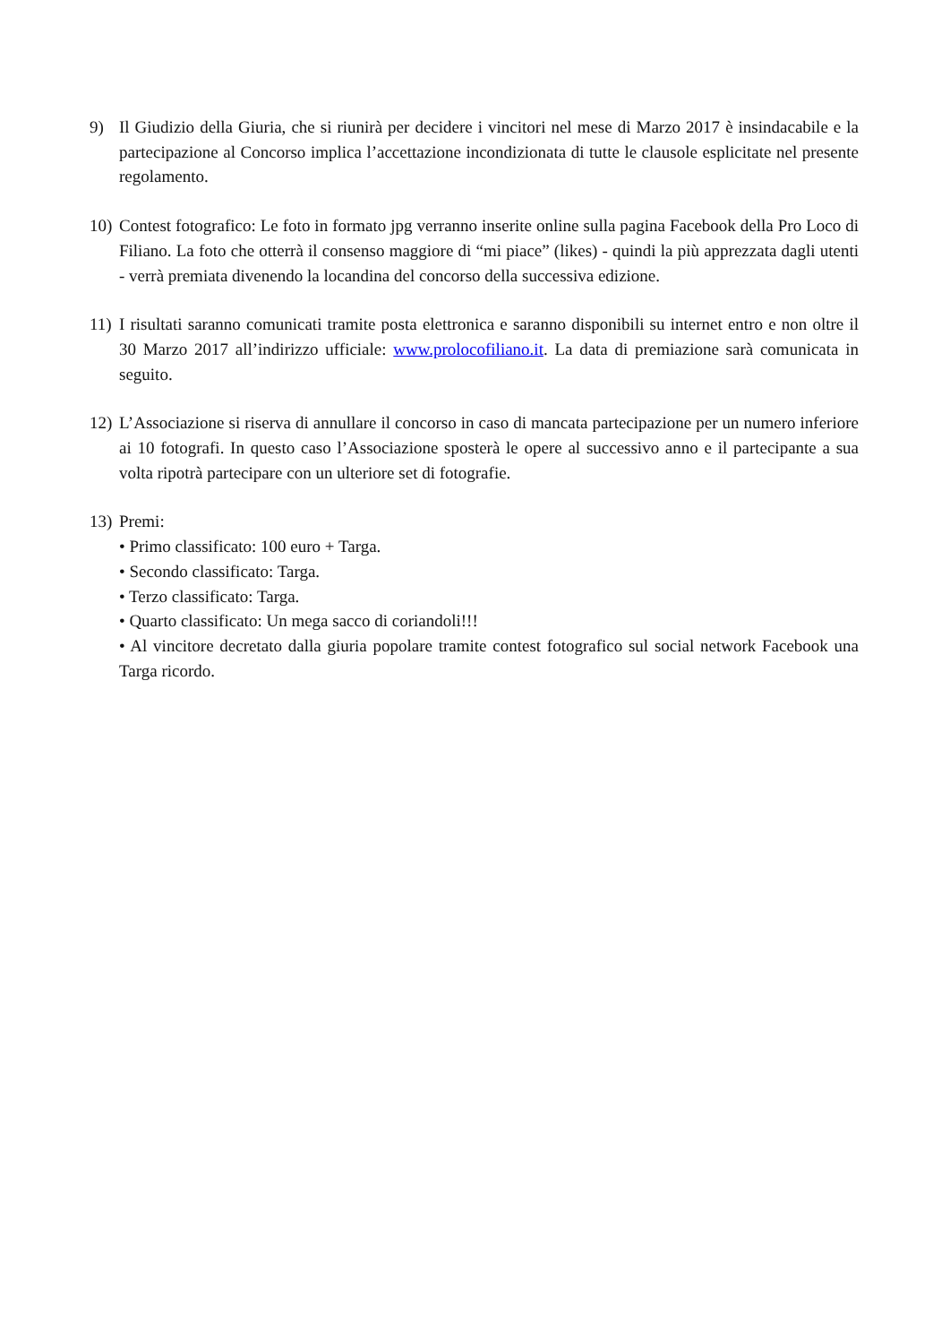9) Il Giudizio della Giuria, che si riunirà per decidere i vincitori nel mese di Marzo 2017 è insindacabile e la partecipazione al Concorso implica l’accettazione incondizionata di tutte le clausole esplicitate nel presente regolamento.
10)
Contest fotografico: Le foto in formato jpg verranno inserite online sulla pagina Facebook della Pro Loco di Filiano. La foto che otterrà il consenso maggiore di “mi piace” (likes) - quindi la più apprezzata dagli utenti - verrà premiata divenendo la locandina del concorso della successiva edizione.
11)
I risultati saranno comunicati tramite posta elettronica e saranno disponibili su internet entro e non oltre il 30 Marzo 2017 all’indirizzo ufficiale: www.prolocofiliano.it. La data di premiazione sarà comunicata in seguito.
12)
L’Associazione si riserva di annullare il concorso in caso di mancata partecipazione per un numero inferiore ai 10 fotografi. In questo caso l’Associazione sposterà le opere al successivo anno e il partecipante a sua volta ripotrà partecipare con un ulteriore set di fotografie.
13)
Premi:
• Primo classificato: 100 euro + Targa.
• Secondo classificato: Targa.
• Terzo classificato: Targa.
• Quarto classificato: Un mega sacco di coriandoli!!!
• Al vincitore decretato dalla giuria popolare tramite contest fotografico sul social network Facebook una Targa ricordo.